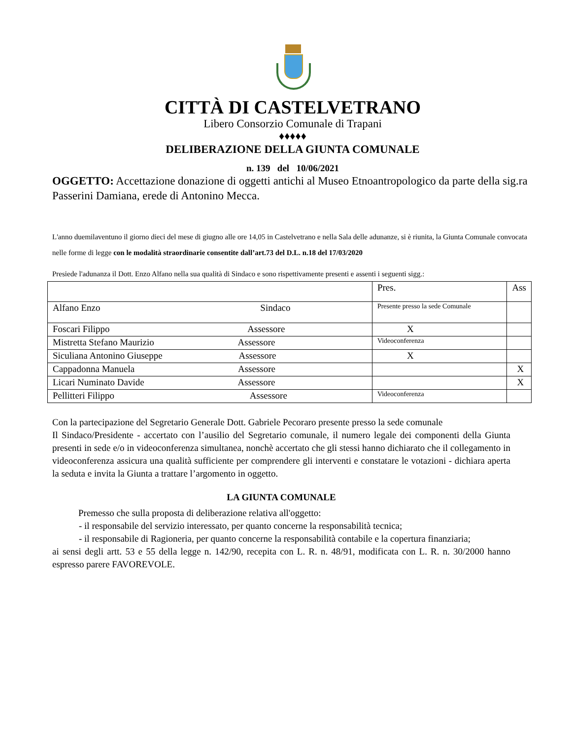CITTÀ DI CASTELVETRANO
Libero Consorzio Comunale di Trapani
♦♦♦♦♦
DELIBERAZIONE DELLA GIUNTA COMUNALE
n. 139 del 10/06/2021
OGGETTO: Accettazione donazione di oggetti antichi al Museo Etnoantropologico da parte della sig.ra Passerini Damiana, erede di Antonino Mecca.
L'anno duemilaventuno il giorno dieci del mese di giugno alle ore 14,05 in Castelvetrano e nella Sala delle adunanze, si è riunita, la Giunta Comunale convocata nelle forme di legge con le modalità straordinarie consentite dall’art.73 del D.L. n.18 del 17/03/2020
Presiede l'adunanza il Dott. Enzo Alfano nella sua qualità di Sindaco e sono rispettivamente presenti e assenti i seguenti sigg.:
| | Pres. | Ass |
| Alfano Enzo Sindaco | Presente presso la sede Comunale | |
| Foscari Filippo Assessore | X | |
| Mistretta Stefano Maurizio Assessore | Videoconferenza | |
| Siculiana Antonino Giuseppe Assessore | X | |
| Cappadonna Manuela Assessore | | X |
| Licari Numinato Davide Assessore | | X |
| Pellitteri Filippo Assessore | Videoconferenza | |
Con la partecipazione del Segretario Generale Dott. Gabriele Pecoraro presente presso la sede comunale
Il Sindaco/Presidente - accertato con l’ausilio del Segretario comunale, il numero legale dei componenti della Giunta presenti in sede e/o in videoconferenza simultanea, nonchè accertato che gli stessi hanno dichiarato che il collegamento in videoconferenza assicura una qualità sufficiente per comprendere gli interventi e constatare le votazioni - dichiara aperta la seduta e invita la Giunta a trattare l’argomento in oggetto.
LA GIUNTA COMUNALE
Premesso che sulla proposta di deliberazione relativa all'oggetto:
- il responsabile del servizio interessato, per quanto concerne la responsabilità tecnica;
- il responsabile di Ragioneria, per quanto concerne la responsabilità contabile e la copertura finanziaria;
ai sensi degli artt. 53 e 55 della legge n. 142/90, recepita con L. R. n. 48/91, modificata con L. R. n. 30/2000 hanno espresso parere FAVOREVOLE.